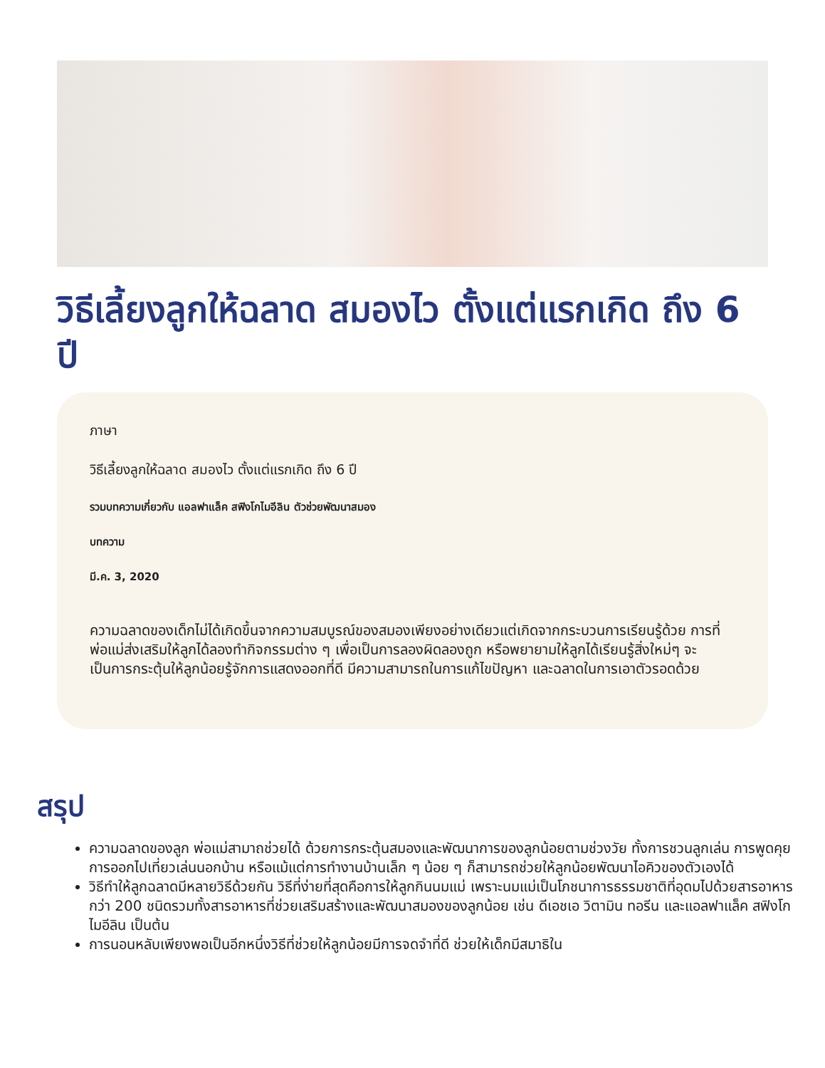วิธีเลี้ยงลูกให้ฉลาด สมองไว ตั้งแต่แรกเกิด ถึง 6 ปี
ภาษา
วิธีเลี้ยงลูกให้ฉลาด สมองไว ตั้งแต่แรกเกิด ถึง 6 ปี
รวมบทความเกี่ยวกับ แอลฟาแล็ค สฟิงโกไมอีลิน ตัวช่วยพัฒนาสมอง
บทความ
มี.ค. 3, 2020
ความฉลาดของเด็กไม่ได้เกิดขึ้นจากความสมบูรณ์ของสมองเพียงอย่างเดียวแต่เกิดจากกระบวนการเรียนรู้ด้วย การที่พ่อแม่ส่งเสริมให้ลูกได้ลองทำกิจกรรมต่าง ๆ เพื่อเป็นการลองผิดลองถูก หรือพยายามให้ลูกได้เรียนรู้สิ่งใหม่ๆ จะเป็นการกระตุ้นให้ลูกน้อยรู้จักการแสดงออกที่ดี มีความสามารถในการแก้ไขปัญหา และฉลาดในการเอาตัวรอดด้วย
สรุป
ความฉลาดของลูก พ่อแม่สามาถช่วยได้ ด้วยการกระตุ้นสมองและพัฒนาการของลูกน้อยตามช่วงวัย ทั้งการชวนลูกเล่น การพูดคุย การออกไปเที่ยวเล่นนอกบ้าน หรือแม้แต่การทำงานบ้านเล็ก ๆ น้อย ๆ ก็สามารถช่วยให้ลูกน้อยพัฒนาไอคิวของตัวเองได้
วิธีทำให้ลูกฉลาดมีหลายวิธีด้วยกัน วิธีที่ง่ายที่สุดคือการให้ลูกกินนมแม่ เพราะนมแม่เป็นโภชนาการธรรมชาติที่อุดมไปด้วยสารอาหารกว่า 200 ชนิดรวมทั้งสารอาหารที่ช่วยเสริมสร้างและพัฒนาสมองของลูกน้อย เช่น ดีเอชเอ วิตามิน ทอรีน และแอลฟาแล็ค สฟิงโกไมอีลิน เป็นต้น
การนอนหลับเพียงพอเป็นอีกหนึ่งวิธีที่ช่วยให้ลูกน้อยมีการจดจำที่ดี ช่วยให้เด็กมีสมาธิใน